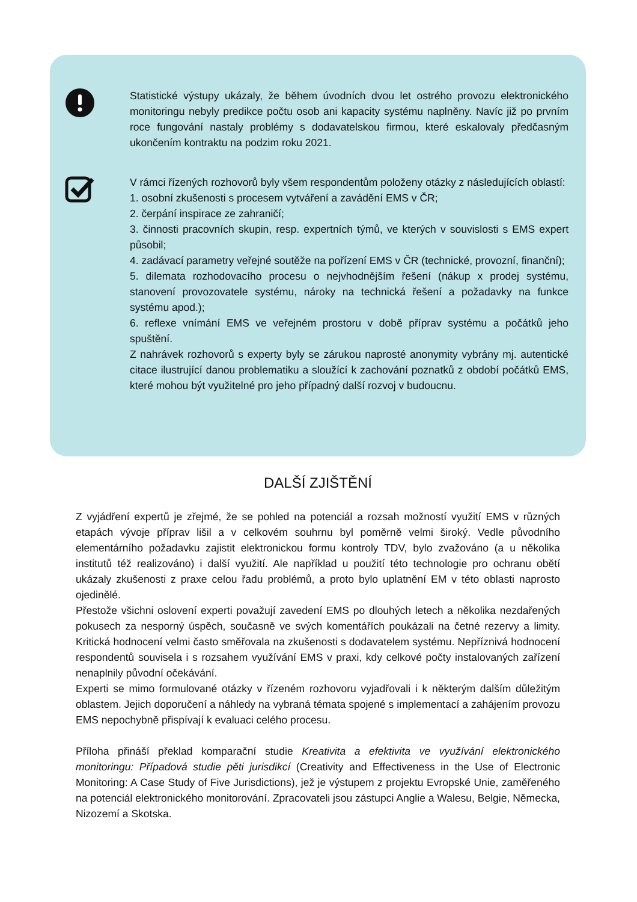Statistické výstupy ukázaly, že během úvodních dvou let ostrého provozu elektronického monitoringu nebyly predikce počtu osob ani kapacity systému naplněny. Navíc již po prvním roce fungování nastaly problémy s dodavatelskou firmou, které eskalovaly předčasným ukončením kontraktu na podzim roku 2021.
V rámci řízených rozhovorů byly všem respondentům položeny otázky z následujících oblastí:
1. osobní zkušenosti s procesem vytváření a zavádění EMS v ČR;
2. čerpání inspirace ze zahraničí;
3. činnosti pracovních skupin, resp. expertních týmů, ve kterých v souvislosti s EMS expert působil;
4. zadávací parametry veřejné soutěže na pořízení EMS v ČR (technické, provozní, finanční);
5. dilemata rozhodovacího procesu o nejvhodnějším řešení (nákup x prodej systému, stanovení provozovatele systému, nároky na technická řešení a požadavky na funkce systému apod.);
6. reflexe vnímání EMS ve veřejném prostoru v době příprav systému a počátků jeho spuštění.
Z nahrávek rozhovorů s experty byly se zárukou naprosté anonymity vybrány mj. autentické citace ilustrující danou problematiku a sloužící k zachování poznatků z období počátků EMS, které mohou být využitelné pro jeho případný další rozvoj v budoucnu.
DALŠÍ ZJIŠTĚNÍ
Z vyjádření expertů je zřejmé, že se pohled na potenciál a rozsah možností využití EMS v různých etapách vývoje příprav lišil a v celkovém souhrnu byl poměrně velmi široký. Vedle původního elementárního požadavku zajistit elektronickou formu kontroly TDV, bylo zvažováno (a u několika institutů též realizováno) i další využití. Ale například u použití této technologie pro ochranu obětí ukázaly zkušenosti z praxe celou řadu problémů, a proto bylo uplatnění EM v této oblasti naprosto ojedinělé.
Přestože všichni oslovení experti považují zavedení EMS po dlouhých letech a několika nezdařených pokusech za nesporný úspěch, současně ve svých komentářích poukázali na četné rezervy a limity. Kritická hodnocení velmi často směřovala na zkušenosti s dodavatelem systému. Nepříznivá hodnocení respondentů souvisela i s rozsahem využívání EMS v praxi, kdy celkové počty instalovaných zařízení nenaplnily původní očekávání.
Experti se mimo formulované otázky v řízeném rozhovoru vyjadřovali i k některým dalším důležitým oblastem. Jejich doporučení a náhledy na vybraná témata spojené s implementací a zahájením provozu EMS nepochybně přispívají k evaluaci celého procesu.
Příloha přináší překlad komparační studie Kreativita a efektivita ve využívání elektronického monitoringu: Případová studie pěti jurisdikcí (Creativity and Effectiveness in the Use of Electronic Monitoring: A Case Study of Five Jurisdictions), jež je výstupem z projektu Evropské Unie, zaměřeného na potenciál elektronického monitorování. Zpracovateli jsou zástupci Anglie a Walesu, Belgie, Německa, Nizozemí a Skotska.